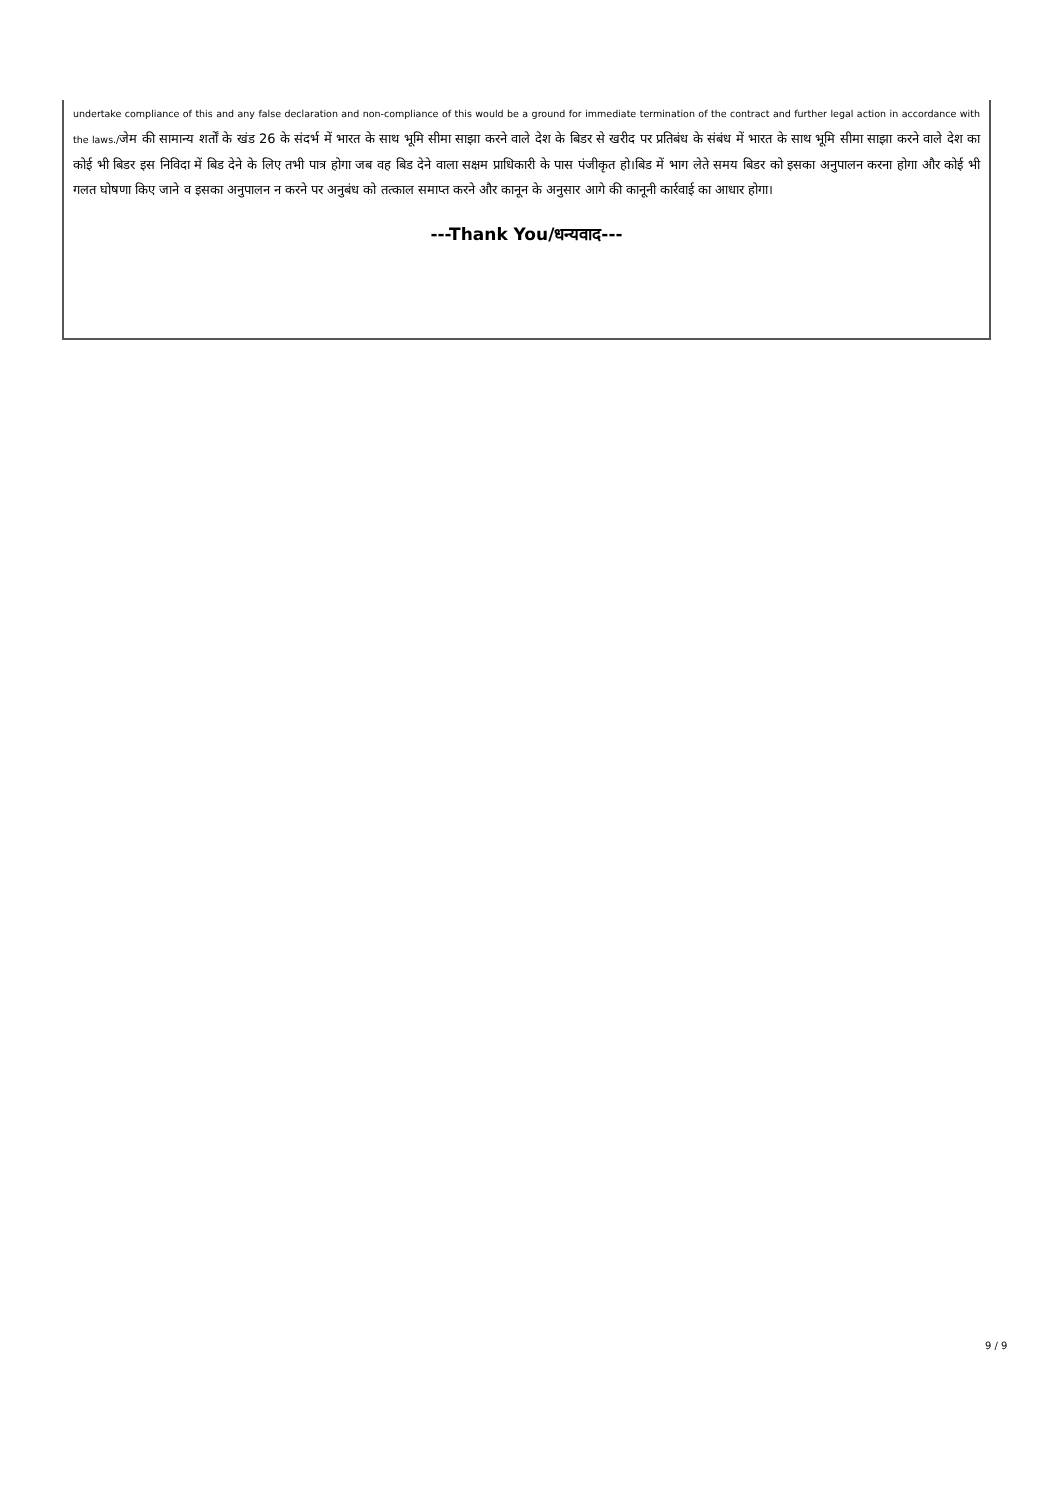undertake compliance of this and any false declaration and non-compliance of this would be a ground for immediate termination of the contract and further legal action in accordance with the laws./जेम की सामान्य शर्तों के खंड 26 के संदर्भ में भारत के साथ भूमि सीमा साझा करने वाले देश के बिडर से खरीद पर प्रतिबंध के संबंध में भारत के साथ भूमि सीमा साझा करने वाले देश का कोई भी बिडर इस निविदा में बिड देने के लिए तभी पात्र होगा जब वह बिड देने वाला सक्षम प्राधिकारी के पास पंजीकृत हो।बिड में भाग लेते समय बिडर को इसका अनुपालन करना होगा और कोई भी गलत घोषणा किए जाने व इसका अनुपालन न करने पर अनुबंध को तत्काल समाप्त करने और कानून के अनुसार आगे की कानूनी कार्रवाई का आधार होगा।
---Thank You/धन्यवाद---
9 / 9